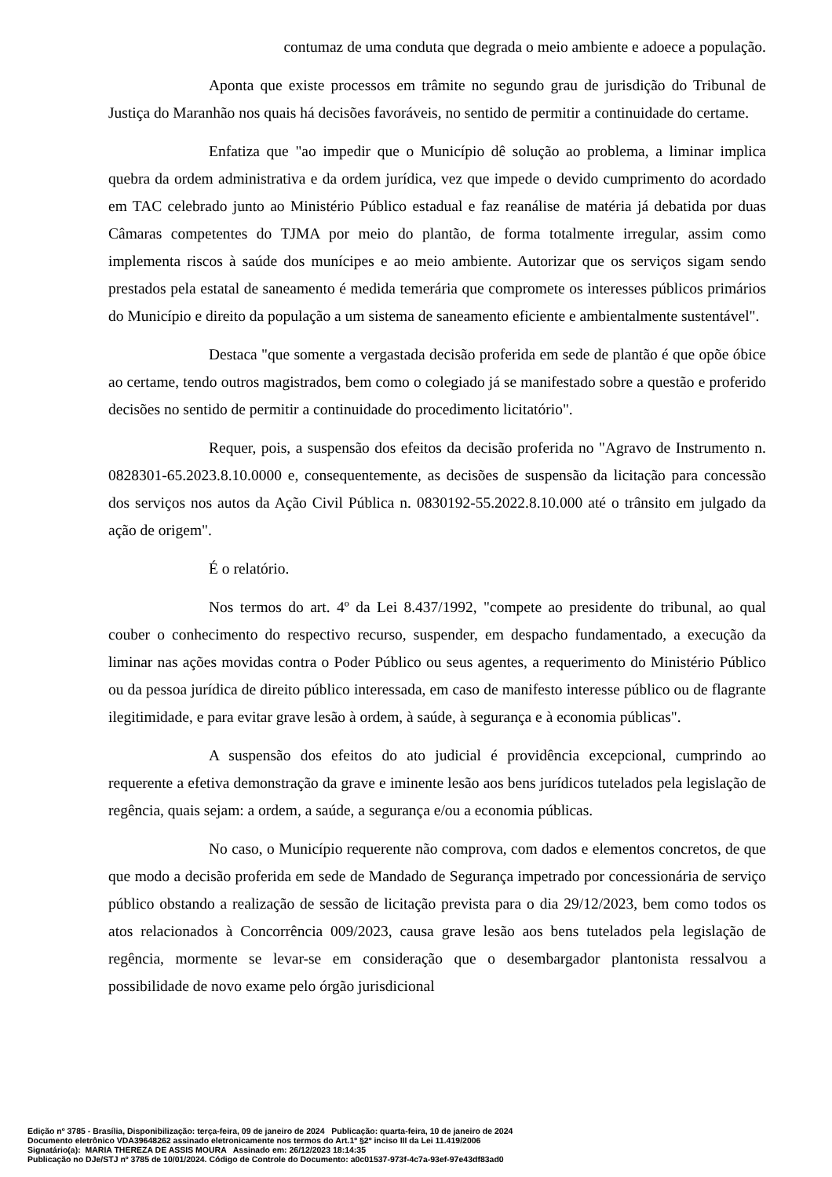contumaz de uma conduta que degrada o meio ambiente e adoece a população.
Aponta que existe processos em trâmite no segundo grau de jurisdição do Tribunal de Justiça do Maranhão nos quais há decisões favoráveis, no sentido de permitir a continuidade do certame.
Enfatiza que "ao impedir que o Município dê solução ao problema, a liminar implica quebra da ordem administrativa e da ordem jurídica, vez que impede o devido cumprimento do acordado em TAC celebrado junto ao Ministério Público estadual e faz reanálise de matéria já debatida por duas Câmaras competentes do TJMA por meio do plantão, de forma totalmente irregular, assim como implementa riscos à saúde dos munícipes e ao meio ambiente. Autorizar que os serviços sigam sendo prestados pela estatal de saneamento é medida temerária que compromete os interesses públicos primários do Município e direito da população a um sistema de saneamento eficiente e ambientalmente sustentável".
Destaca "que somente a vergastada decisão proferida em sede de plantão é que opõe óbice ao certame, tendo outros magistrados, bem como o colegiado já se manifestado sobre a questão e proferido decisões no sentido de permitir a continuidade do procedimento licitatório".
Requer, pois, a suspensão dos efeitos da decisão proferida no "Agravo de Instrumento n. 0828301-65.2023.8.10.0000 e, consequentemente, as decisões de suspensão da licitação para concessão dos serviços nos autos da Ação Civil Pública n. 0830192-55.2022.8.10.000 até o trânsito em julgado da ação de origem".
É o relatório.
Nos termos do art. 4º da Lei 8.437/1992, "compete ao presidente do tribunal, ao qual couber o conhecimento do respectivo recurso, suspender, em despacho fundamentado, a execução da liminar nas ações movidas contra o Poder Público ou seus agentes, a requerimento do Ministério Público ou da pessoa jurídica de direito público interessada, em caso de manifesto interesse público ou de flagrante ilegitimidade, e para evitar grave lesão à ordem, à saúde, à segurança e à economia públicas".
A suspensão dos efeitos do ato judicial é providência excepcional, cumprindo ao requerente a efetiva demonstração da grave e iminente lesão aos bens jurídicos tutelados pela legislação de regência, quais sejam: a ordem, a saúde, a segurança e/ou a economia públicas.
No caso, o Município requerente não comprova, com dados e elementos concretos, de que que modo a decisão proferida em sede de Mandado de Segurança impetrado por concessionária de serviço público obstando a realização de sessão de licitação prevista para o dia 29/12/2023, bem como todos os atos relacionados à Concorrência 009/2023, causa grave lesão aos bens tutelados pela legislação de regência, mormente se levar-se em consideração que o desembargador plantonista ressalvou a possibilidade de novo exame pelo órgão jurisdicional
Edição nº 3785 - Brasília, Disponibilização: terça-feira, 09 de janeiro de 2024 Publicação: quarta-feira, 10 de janeiro de 2024
Documento eletrônico VDA39648262 assinado eletronicamente nos termos do Art.1º §2º inciso III da Lei 11.419/2006
Signatário(a): MARIA THEREZA DE ASSIS MOURA Assinado em: 26/12/2023 18:14:35
Publicação no DJe/STJ nº 3785 de 10/01/2024. Código de Controle do Documento: a0c01537-973f-4c7a-93ef-97e43df83ad0